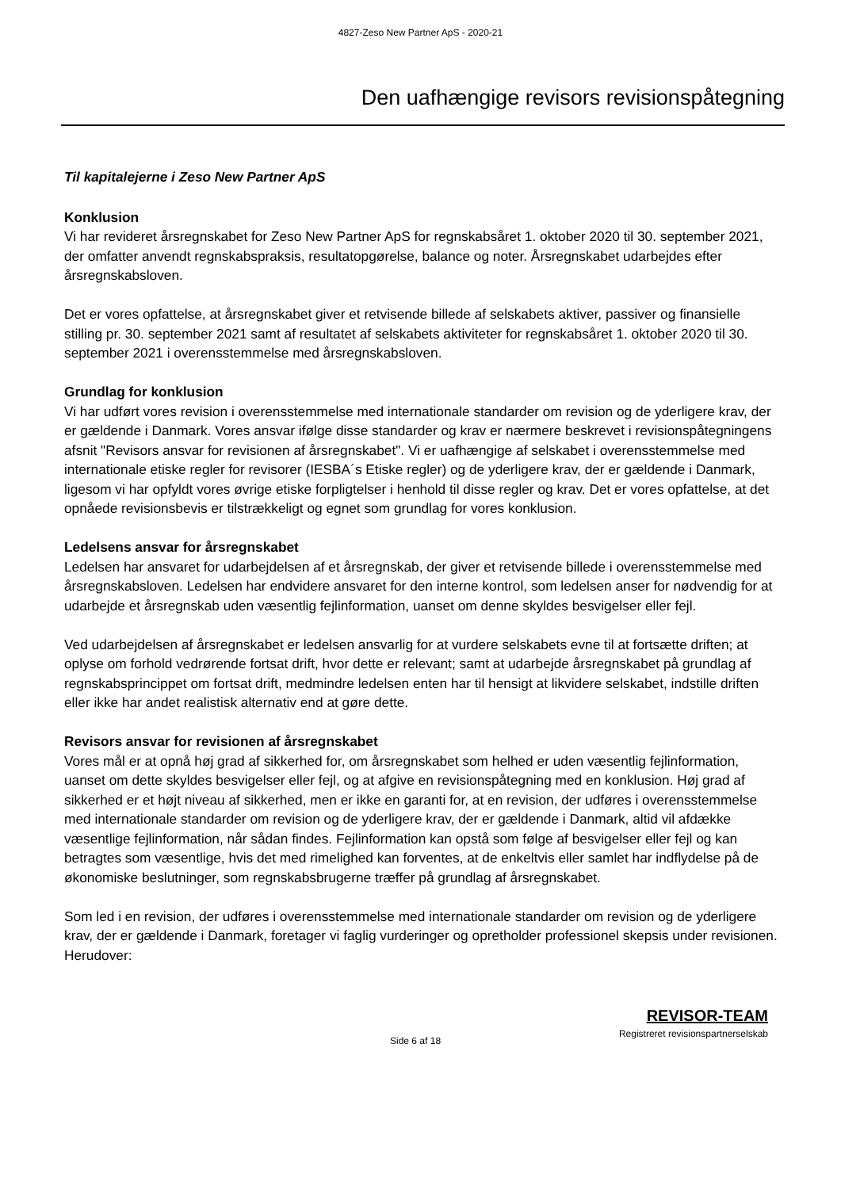4827-Zeso New Partner ApS - 2020-21
Den uafhængige revisors revisionspåtegning
Til kapitalejerne i Zeso New Partner ApS
Konklusion
Vi har revideret årsregnskabet for Zeso New Partner ApS for regnskabsåret 1. oktober 2020 til 30. september 2021, der omfatter anvendt regnskabspraksis, resultatopgørelse, balance og noter. Årsregnskabet udarbejdes efter årsregnskabsloven.
Det er vores opfattelse, at årsregnskabet giver et retvisende billede af selskabets aktiver, passiver og finansielle stilling pr. 30. september 2021 samt af resultatet af selskabets aktiviteter for regnskabsåret 1. oktober 2020 til 30. september 2021 i overensstemmelse med årsregnskabsloven.
Grundlag for konklusion
Vi har udført vores revision i overensstemmelse med internationale standarder om revision og de yderligere krav, der er gældende i Danmark. Vores ansvar ifølge disse standarder og krav er nærmere beskrevet i revisionspåtegningens afsnit "Revisors ansvar for revisionen af årsregnskabet". Vi er uafhængige af selskabet i overensstemmelse med internationale etiske regler for revisorer (IESBA´s Etiske regler) og de yderligere krav, der er gældende i Danmark, ligesom vi har opfyldt vores øvrige etiske forpligtelser i henhold til disse regler og krav. Det er vores opfattelse, at det opnåede revisionsbevis er tilstrækkeligt og egnet som grundlag for vores konklusion.
Ledelsens ansvar for årsregnskabet
Ledelsen har ansvaret for udarbejdelsen af et årsregnskab, der giver et retvisende billede i overensstemmelse med årsregnskabsloven. Ledelsen har endvidere ansvaret for den interne kontrol, som ledelsen anser for nødvendig for at udarbejde et årsregnskab uden væsentlig fejlinformation, uanset om denne skyldes besvigelser eller fejl.
Ved udarbejdelsen af årsregnskabet er ledelsen ansvarlig for at vurdere selskabets evne til at fortsætte driften; at oplyse om forhold vedrørende fortsat drift, hvor dette er relevant; samt at udarbejde årsregnskabet på grundlag af regnskabsprincippet om fortsat drift, medmindre ledelsen enten har til hensigt at likvidere selskabet, indstille driften eller ikke har andet realistisk alternativ end at gøre dette.
Revisors ansvar for revisionen af årsregnskabet
Vores mål er at opnå høj grad af sikkerhed for, om årsregnskabet som helhed er uden væsentlig fejlinformation, uanset om dette skyldes besvigelser eller fejl, og at afgive en revisionspåtegning med en konklusion. Høj grad af sikkerhed er et højt niveau af sikkerhed, men er ikke en garanti for, at en revision, der udføres i overensstemmelse med internationale standarder om revision og de yderligere krav, der er gældende i Danmark, altid vil afdække væsentlige fejlinformation, når sådan findes. Fejlinformation kan opstå som følge af besvigelser eller fejl og kan betragtes som væsentlige, hvis det med rimelighed kan forventes, at de enkeltvis eller samlet har indflydelse på de økonomiske beslutninger, som regnskabsbrugerne træffer på grundlag af årsregnskabet.
Som led i en revision, der udføres i overensstemmelse med internationale standarder om revision og de yderligere krav, der er gældende i Danmark, foretager vi faglig vurderinger og opretholder professionel skepsis under revisionen. Herudover:
Side 6 af 18
REVISOR-TEAM
Registreret revisionspartnerselskab